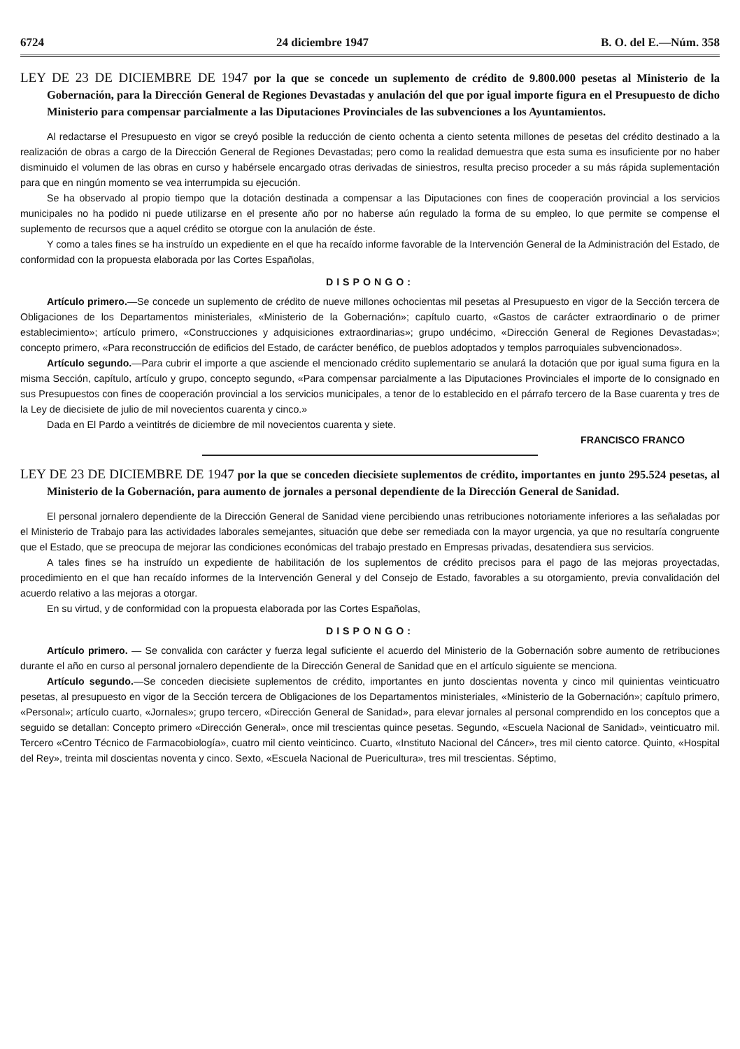6724 24 diciembre 1947 B. O. del E.—Núm. 358
LEY DE 23 DE DICIEMBRE DE 1947 por la que se concede un suplemento de crédito de 9.800.000 pesetas al Ministerio de la Gobernación, para la Dirección General de Regiones Devastadas y anulación del que por igual importe figura en el Presupuesto de dicho Ministerio para compensar parcialmente a las Diputaciones Provinciales de las subvenciones a los Ayuntamientos.
Al redactarse el Presupuesto en vigor se creyó posible la reducción de ciento ochenta a ciento setenta millones de pesetas del crédito destinado a la realización de obras a cargo de la Dirección General de Regiones Devastadas; pero como la realidad demuestra que esta suma es insuficiente por no haber disminuido el volumen de las obras en curso y habérsele encargado otras derivadas de siniestros, resulta preciso proceder a su más rápida suplementación para que en ningún momento se vea interrumpida su ejecución.
Se ha observado al propio tiempo que la dotación destinada a compensar a las Diputaciones con fines de cooperación provincial a los servicios municipales no ha podido ni puede utilizarse en el presente año por no haberse aún regulado la forma de su empleo, lo que permite se compense el suplemento de recursos que a aquel crédito se otorgue con la anulación de éste.
Y como a tales fines se ha instruído un expediente en el que ha recaído informe favorable de la Intervención General de la Administración del Estado, de conformidad con la propuesta elaborada por las Cortes Españolas,
DISPONGO:
Artículo primero.—Se concede un suplemento de crédito de nueve millones ochocientas mil pesetas al Presupuesto en vigor de la Sección tercera de Obligaciones de los Departamentos ministeriales, «Ministerio de la Gobernación»; capítulo cuarto, «Gastos de carácter extraordinario o de primer establecimiento»; artículo primero, «Construcciones y adquisiciones extraordinarias»; grupo undécimo, «Dirección General de Regiones Devastadas»; concepto primero, «Para reconstrucción de edificios del Estado, de carácter benéfico, de pueblos adoptados y templos parroquiales subvencionados».
Artículo segundo.—Para cubrir el importe a que asciende el mencionado crédito suplementario se anulará la dotación que por igual suma figura en la misma Sección, capítulo, artículo y grupo, concepto segundo, «Para compensar parcialmente a las Diputaciones Provinciales el importe de lo consignado en sus Presupuestos con fines de cooperación provincial a los servicios municipales, a tenor de lo establecido en el párrafo tercero de la Base cuarenta y tres de la Ley de diecisiete de julio de mil novecientos cuarenta y cinco.»
Dada en El Pardo a veintitrés de diciembre de mil novecientos cuarenta y siete.
FRANCISCO FRANCO
LEY DE 23 DE DICIEMBRE DE 1947 por la que se conceden diecisiete suplementos de crédito, importantes en junto 295.524 pesetas, al Ministerio de la Gobernación, para aumento de jornales a personal dependiente de la Dirección General de Sanidad.
El personal jornalero dependiente de la Dirección General de Sanidad viene percibiendo unas retribuciones notoriamente inferiores a las señaladas por el Ministerio de Trabajo para las actividades laborales semejantes, situación que debe ser remediada con la mayor urgencia, ya que no resultaría congruente que el Estado, que se preocupa de mejorar las condiciones económicas del trabajo prestado en Empresas privadas, desatendiera sus servicios.
A tales fines se ha instruído un expediente de habilitación de los suplementos de crédito precisos para el pago de las mejoras proyectadas, procedimiento en el que han recaído informes de la Intervención General y del Consejo de Estado, favorables a su otorgamiento, previa convalidación del acuerdo relativo a las mejoras a otorgar.
En su virtud, y de conformidad con la propuesta elaborada por las Cortes Españolas,
DISPONGO:
Artículo primero. — Se convalida con carácter y fuerza legal suficiente el acuerdo del Ministerio de la Gobernación sobre aumento de retribuciones durante el año en curso al personal jornalero dependiente de la Dirección General de Sanidad que en el artículo siguiente se menciona.
Artículo segundo.—Se conceden diecisiete suplementos de crédito, importantes en junto doscientas noventa y cinco mil quinientas veinticuatro pesetas, al presupuesto en vigor de la Sección tercera de Obligaciones de los Departamentos ministeriales, «Ministerio de la Gobernación»; capítulo primero, «Personal»; artículo cuarto, «Jornales»; grupo tercero, «Dirección General de Sanidad», para elevar jornales al personal comprendido en los conceptos que a seguido se detallan: Concepto primero «Dirección General», once mil trescientas quince pesetas. Segundo, «Escuela Nacional de Sanidad», veinticuatro mil. Tercero «Centro Técnico de Farmacobiología», cuatro mil ciento veinticinco. Cuarto, «Instituto Nacional del Cáncer», tres mil ciento catorce. Quinto, «Hospital del Rey», treinta mil doscientas noventa y cinco. Sexto, «Escuela Nacional de Puericultura», tres mil trescientas. Séptimo,